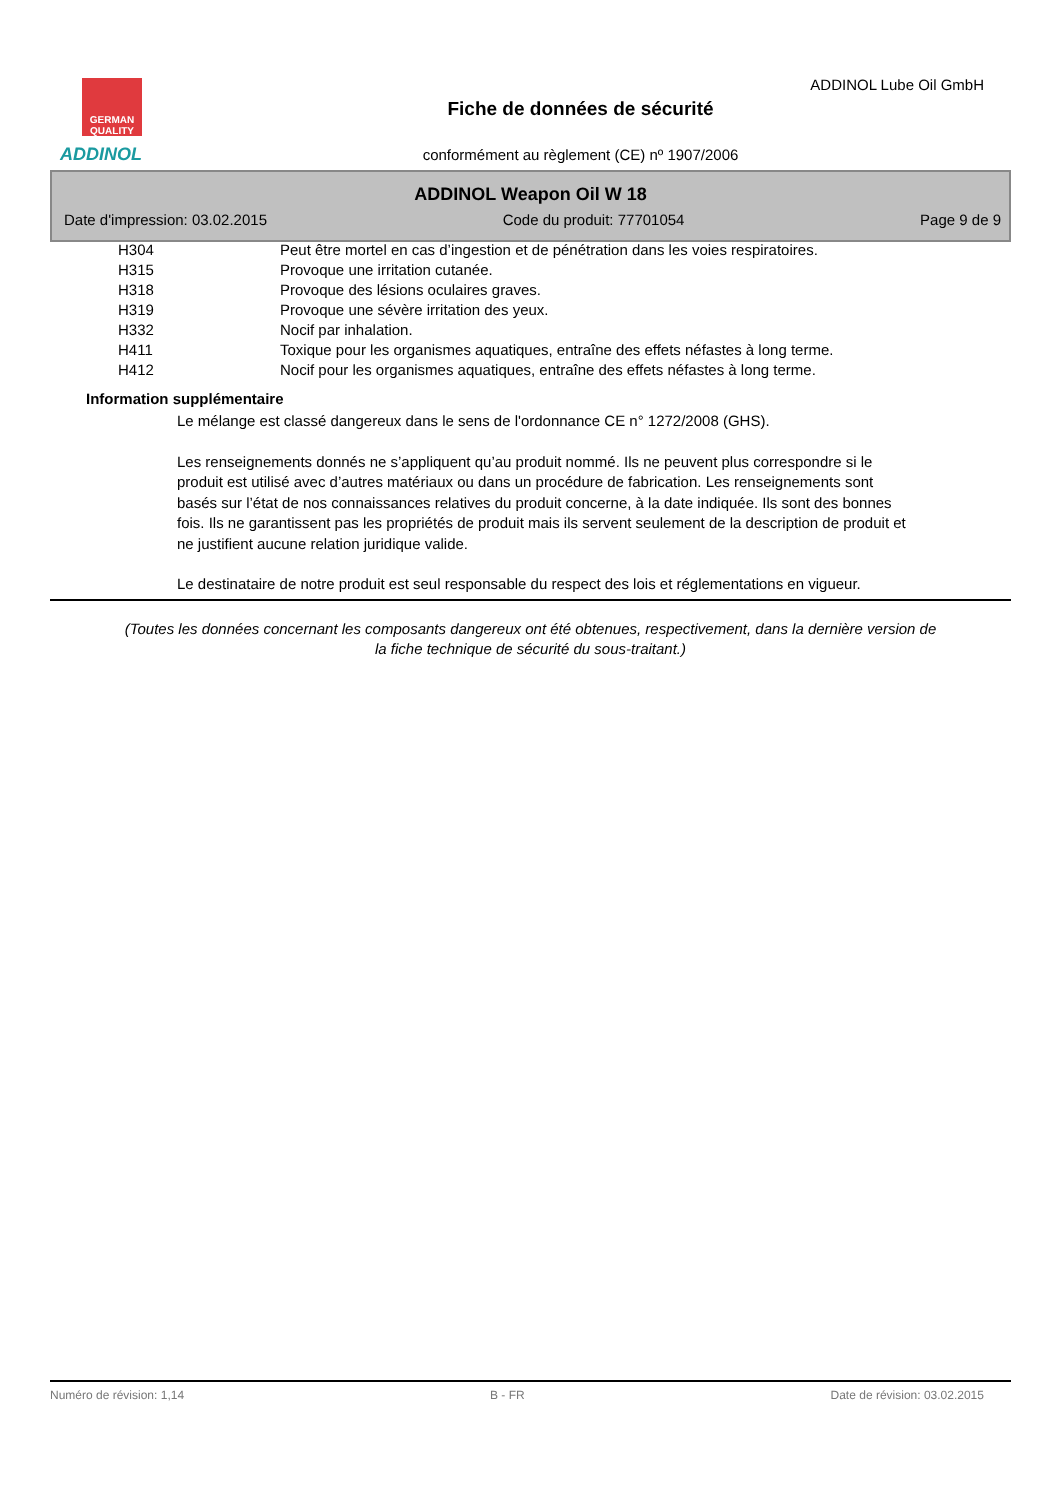GERMAN QUALITY
ADDINOL
ADDINOL Lube Oil GmbH
Fiche de données de sécurité
conformément au règlement (CE) nº 1907/2006
ADDINOL Weapon Oil W 18
Date d'impression: 03.02.2015 Code du produit: 77701054 Page 9 de 9
| H304 | Peut être mortel en cas d’ingestion et de pénétration dans les voies respiratoires. |
| H315 | Provoque une irritation cutanée. |
| H318 | Provoque des lésions oculaires graves. |
| H319 | Provoque une sévère irritation des yeux. |
| H332 | Nocif par inhalation. |
| H411 | Toxique pour les organismes aquatiques, entraîne des effets néfastes à long terme. |
| H412 | Nocif pour les organismes aquatiques, entraîne des effets néfastes à long terme. |
Information supplémentaire
Le mélange est classé dangereux dans le sens de l'ordonnance CE n° 1272/2008 (GHS).
Les renseignements donnés ne s’appliquent qu’au produit nommé. Ils ne peuvent plus correspondre si le produit est utilisé avec d’autres matériaux ou dans un procédure de fabrication. Les renseignements sont basés sur l’état de nos connaissances relatives du produit concerne, à la date indiquée. Ils sont des bonnes fois. Ils ne garantissent pas les propriétés de produit mais ils servent seulement de la description de produit et ne justifient aucune relation juridique valide.
Le destinataire de notre produit est seul responsable du respect des lois et réglementations en vigueur.
(Toutes les données concernant les composants dangereux ont été obtenues, respectivement, dans la dernière version de la fiche technique de sécurité du sous-traitant.)
Numéro de révision: 1,14 B - FR Date de révision: 03.02.2015